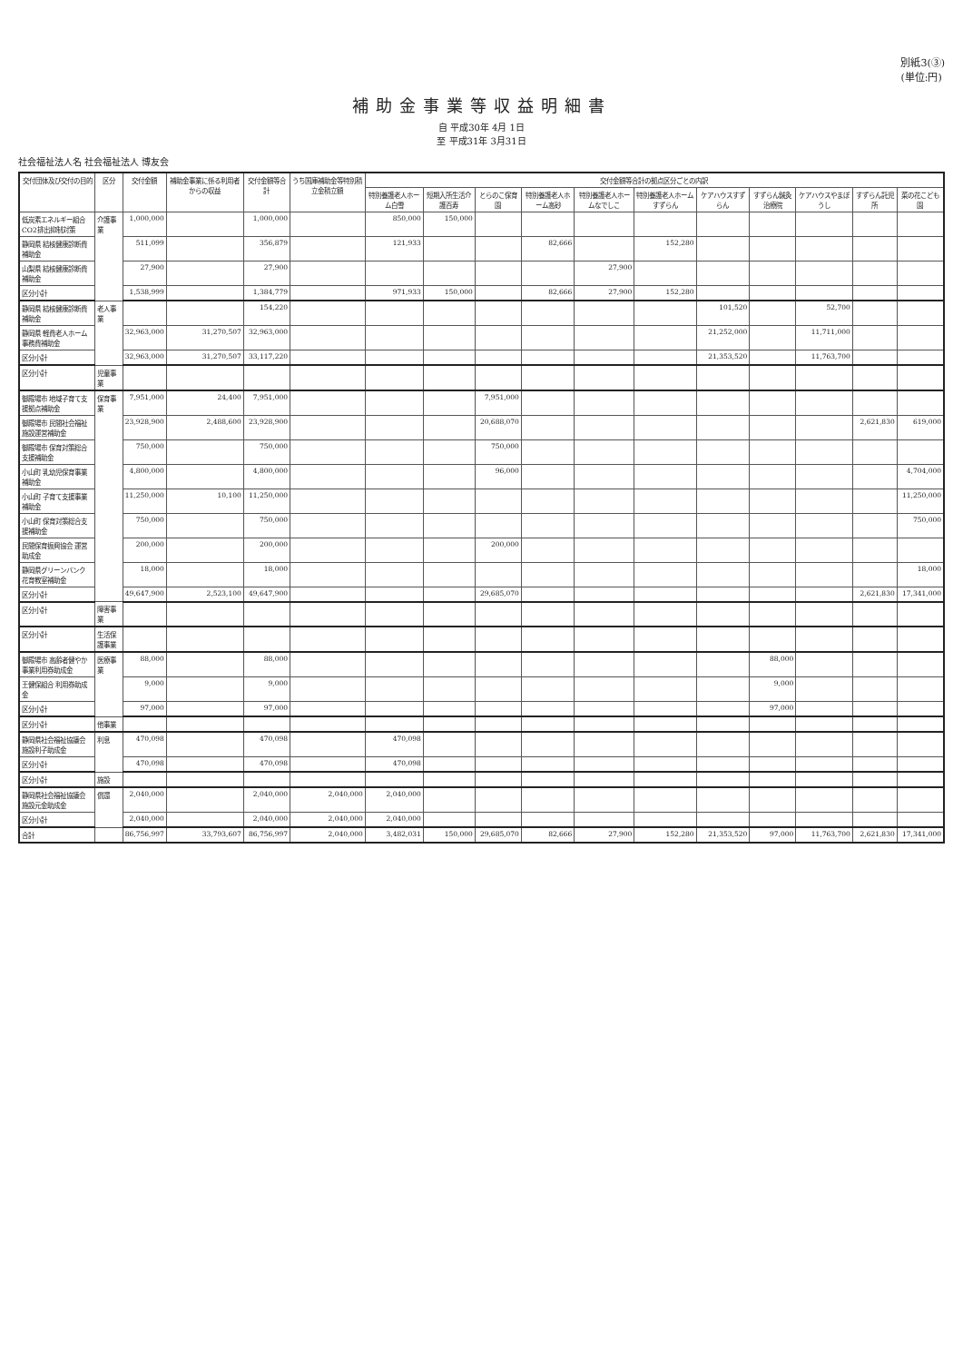別紙3(③)
(単位:円)
補助金事業等収益明細書
自 平成30年 4月 1日
至 平成31年 3月31日
社会福祉法人名 社会福祉法人 博友会
| 交付団体及び交付の目的 | 区分 | 交付金額 | 補助金事業に係る利用者からの収益 | 交付金額等合計 | うち国庫補助金等特別積立金積立額 | 交付金額等合計の拠点区分ごとの内訳 | | | | | | | | | | |
| --- | --- | --- | --- | --- | --- | --- | --- | --- | --- | --- | --- | --- | --- | --- | --- | --- |
| | | | | | | 特別養護老人ホーム白雪 | 短期入所生活介護百寿 | とらのこ保育園 | 特別養護老人ホーム高砂 | 特別養護老人ホームなでしこ | 特別養護老人ホームすずらん | ケアハウスすずらん | すずらん鍼灸治療院 | ケアハウスやまぼうし | すずらん託児所 | 菜の花こども園 |
| 低炭素エネルギー組合 CO2排出抑制対策 | 介護事業 | 1,000,000 | | 1,000,000 | | 850,000 | 150,000 | | | | | | | | | |
| 静岡県 結核健康診断費補助金 | | 511,099 | | 356,879 | | 121,933 | | | 82,666 | | 152,280 | | | | | |
| 山梨県 結核健康診断費補助金 | | 27,900 | | 27,900 | | | | | | 27,900 | | | | | | |
| 区分小計 | | 1,538,999 | | 1,384,779 | | 971,933 | 150,000 | | 82,666 | 27,900 | 152,280 | | | | | |
| 静岡県 結核健康診断費補助金 | 老人事業 | | | 154,220 | | | | | | | | 101,520 | | 52,700 | | |
| 静岡県 軽費老人ホーム事務費補助金 | | 32,963,000 | 31,270,507 | 32,963,000 | | | | | | | | 21,252,000 | | 11,711,000 | | |
| 区分小計 | | 32,963,000 | 31,270,507 | 33,117,220 | | | | | | | | 21,353,520 | | 11,763,700 | | |
| 区分小計 | 児童事業 | | | | | | | | | | | | | | | |
| 御殿場市 地域子育て支援拠点補助金 | 保育事業 | 7,951,000 | 24,400 | 7,951,000 | | | | 7,951,000 | | | | | | | | |
| 御殿場市 民間社会福祉施設運営補助金 | | 23,928,900 | 2,488,600 | 23,928,900 | | | | 20,688,070 | | | | | | | 2,621,830 | 619,000 |
| 御殿場市 保育対策総合支援補助金 | | 750,000 | | 750,000 | | | | 750,000 | | | | | | | | |
| 小山町 乳幼児保育事業補助金 | | 4,800,000 | | 4,800,000 | | | | 96,000 | | | | | | | | 4,704,000 |
| 小山町 子育て支援事業補助金 | | 11,250,000 | 10,100 | 11,250,000 | | | | | | | | | | | | 11,250,000 |
| 小山町 保育対策総合支援補助金 | | 750,000 | | 750,000 | | | | | | | | | | | | 750,000 |
| 民間保育振興協会 運営助成金 | | 200,000 | | 200,000 | | | | 200,000 | | | | | | | | |
| 静岡県グリーンバンク 花育教室補助金 | | 18,000 | | 18,000 | | | | | | | | | | | | 18,000 |
| 区分小計 | | 49,647,900 | 2,523,100 | 49,647,900 | | | | 29,685,070 | | | | | | | 2,621,830 | 17,341,000 |
| 区分小計 | 障害事業 | | | | | | | | | | | | | | | |
| 区分小計 | 生活保護事業 | | | | | | | | | | | | | | | |
| 御殿場市 高齢者健やか事業利用券助成金 | 医療事業 | 88,000 | | 88,000 | | | | | | | | | 88,000 | | | |
| 王健保組合 利用券助成金 | | 9,000 | | 9,000 | | | | | | | | | 9,000 | | | |
| 区分小計 | | 97,000 | | 97,000 | | | | | | | | | 97,000 | | | |
| 区分小計 | 他事業 | | | | | | | | | | | | | | | |
| 静岡県社会福祉協議会 施設利子助成金 | 利息 | 470,098 | | 470,098 | | 470,098 | | | | | | | | | | |
| 区分小計 | | 470,098 | | 470,098 | | 470,098 | | | | | | | | | | |
| 区分小計 | 施設 | | | | | | | | | | | | | | | |
| 静岡県社会福祉協議会 施設元金助成金 | 償還 | 2,040,000 | | 2,040,000 | 2,040,000 | 2,040,000 | | | | | | | | | | |
| 区分小計 | | 2,040,000 | | 2,040,000 | 2,040,000 | 2,040,000 | | | | | | | | | | |
| 合計 | | 86,756,997 | 33,793,607 | 86,756,997 | 2,040,000 | 3,482,031 | 150,000 | 29,685,070 | 82,666 | 27,900 | 152,280 | 21,353,520 | 97,000 | 11,763,700 | 2,621,830 | 17,341,000 |